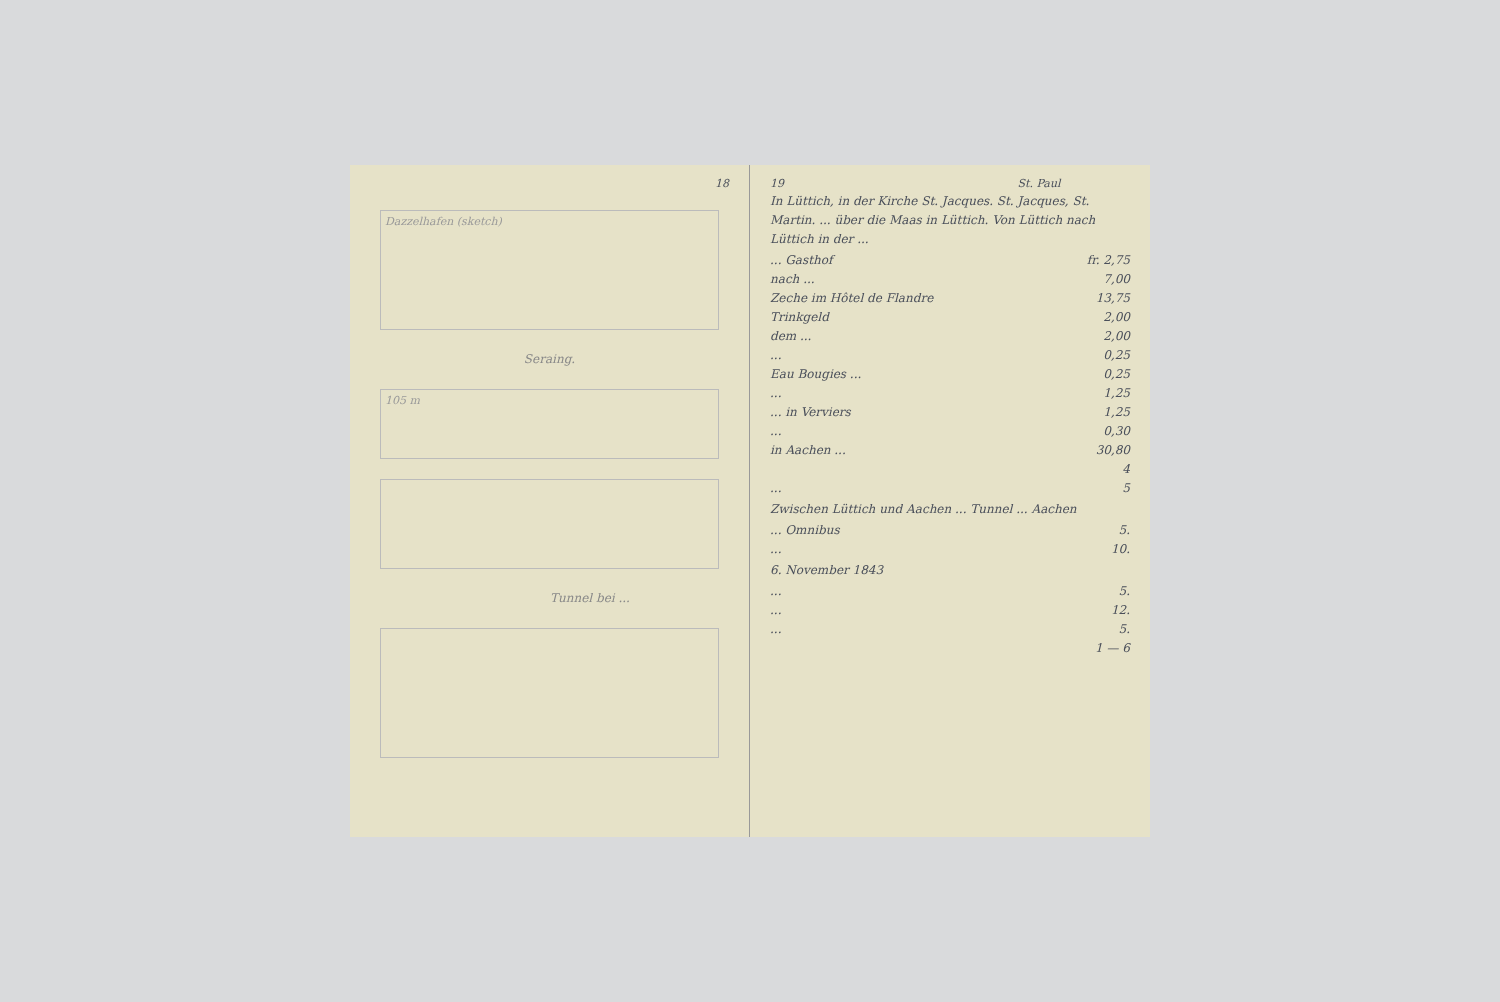18
Dazzelhafen (sketch)
Seraing.
105 m
Tunnel bei ...
19 St. Paul
In Lüttich, in der Kirche St. Jacques. St. Jacques, St. Martin. ... über die Maas in Lüttich. Von Lüttich nach Lüttich in der ...
... Gasthof fr. 2,75
nach ... 7,00
Zeche im Hôtel de Flandre 13,75
Trinkgeld 2,00
dem ... 2,00
... 0,25
Eau Bougies ... 0,25
... 1,25
... in Verviers 1,25
... 0,30
in Aachen ... 30,80
4
... 5
Zwischen Lüttich und Aachen ... Tunnel ... Aachen
... Omnibus 5.
... 10.
6. November 1843
... 5.
... 12.
... 5.
1 — 6